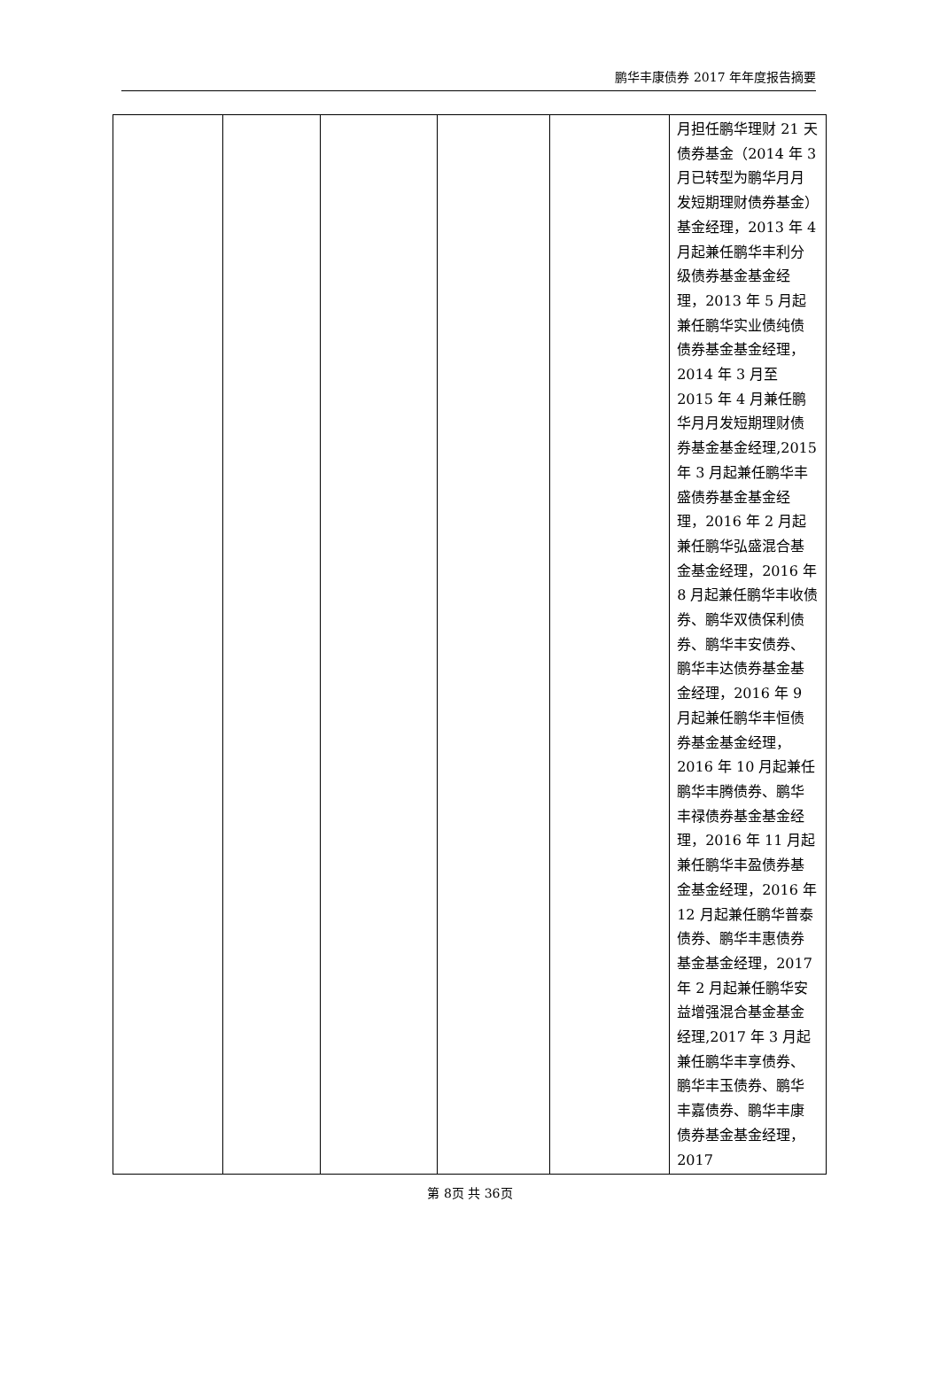鹏华丰康债券 2017 年年度报告摘要
| | | | | | 月担任鹏华理财 21 天债券基金（2014 年 3 月已转型为鹏华月月发短期理财债券基金）基金经理，2013 年 4 月起兼任鹏华丰利分级债券基金基金经理，2013 年 5 月起兼任鹏华实业债纯债债券基金基金经理，2014 年 3 月至 2015 年 4 月兼任鹏华月月发短期理财债券基金基金经理,2015 年 3 月起兼任鹏华丰盛债券基金基金经理，2016 年 2 月起兼任鹏华弘盛混合基金基金经理，2016 年 8 月起兼任鹏华丰收债券、鹏华双债保利债券、鹏华丰安债券、鹏华丰达债券基金基金经理，2016 年 9 月起兼任鹏华丰恒债券基金基金经理，2016 年 10 月起兼任鹏华丰腾债券、鹏华丰禄债券基金基金经理，2016 年 11 月起兼任鹏华丰盈债券基金基金经理，2016 年 12 月起兼任鹏华普泰债券、鹏华丰惠债券基金基金经理，2017 年 2 月起兼任鹏华安益增强混合基金基金经理,2017 年 3 月起兼任鹏华丰享债券、鹏华丰玉债券、鹏华丰嘉债券、鹏华丰康债券基金基金经理，2017 |
第 8页 共 36页